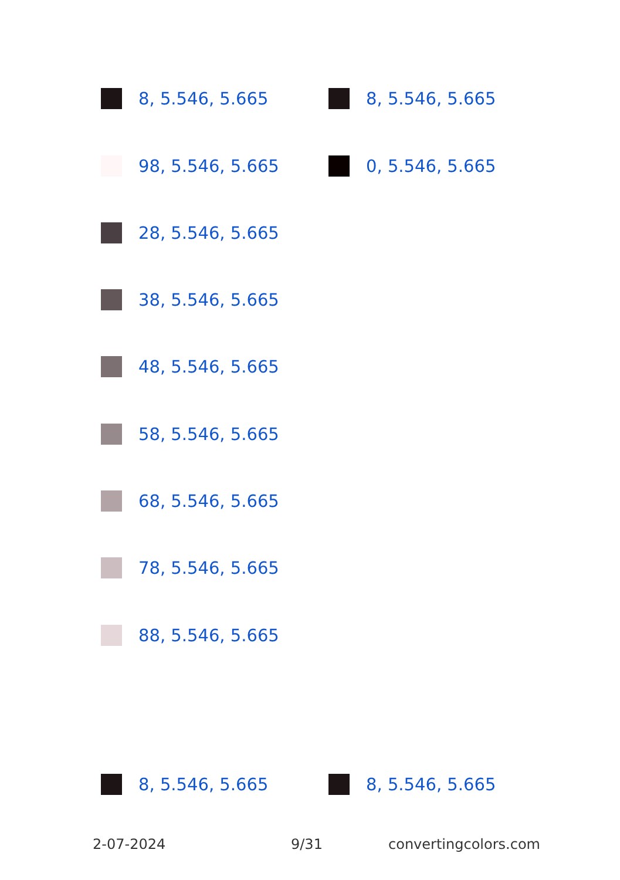8, 5.546, 5.665 8, 5.546, 5.665
98, 5.546, 5.665 0, 5.546, 5.665
28, 5.546, 5.665
38, 5.546, 5.665
48, 5.546, 5.665
58, 5.546, 5.665
68, 5.546, 5.665
78, 5.546, 5.665
88, 5.546, 5.665
8, 5.546, 5.665 8, 5.546, 5.665
2-07-2024 9/31 convertingcolors.com